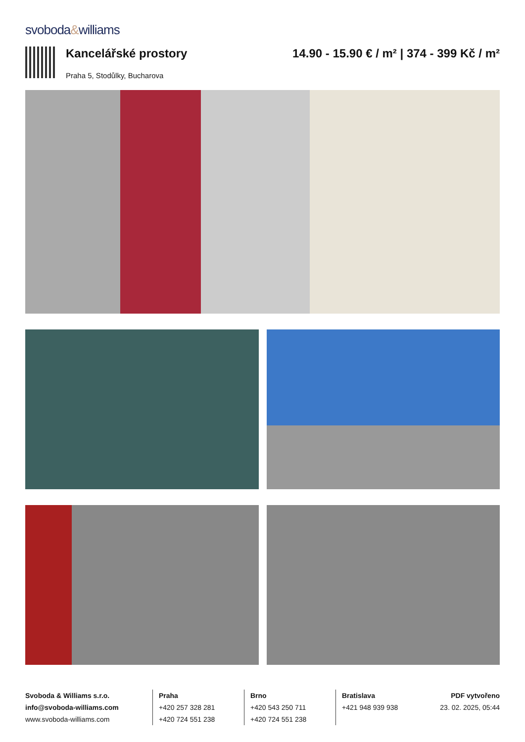svoboda&williams
Kancelářské prostory
Praha 5, Stodůlky, Bucharova
14.90 - 15.90 € / m² | 374 - 399 Kč / m²
Svoboda & Williams s.r.o.
info@svoboda-williams.com
www.svoboda-williams.com
Praha
+420 257 328 281
+420 724 551 238
Brno
+420 543 250 711
+420 724 551 238
Bratislava
+421 948 939 938
PDF vytvořeno
23. 02. 2025, 05:44